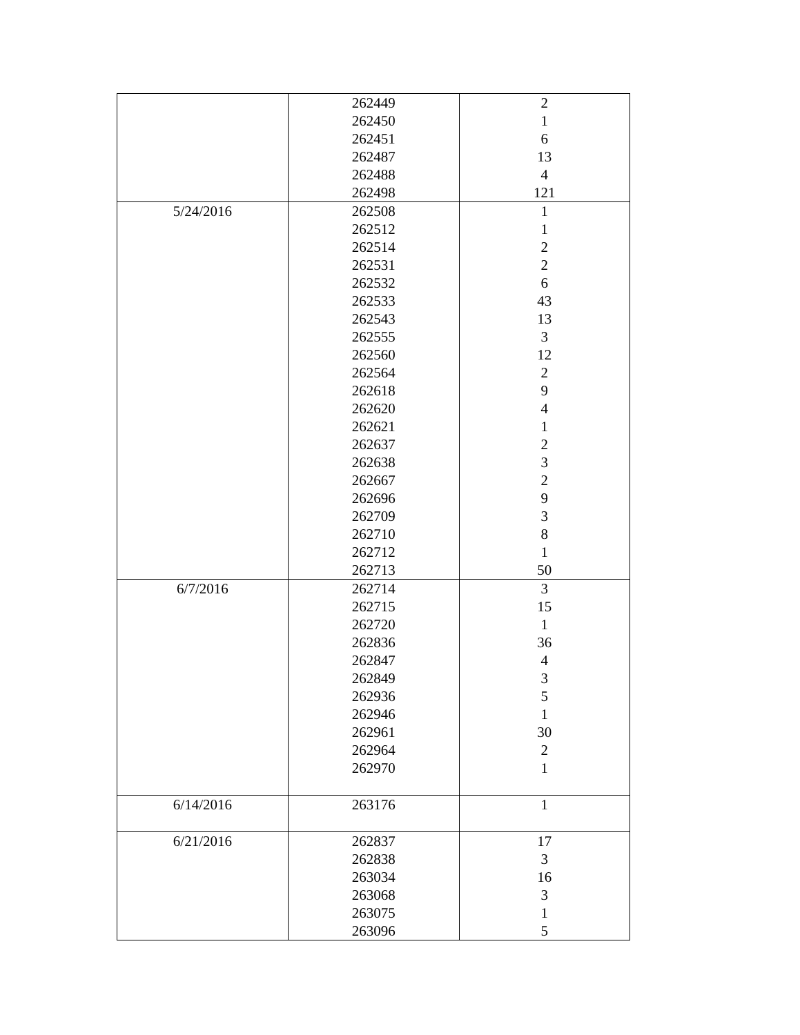| | 262449 262450 262451 262487 262488 262498 | 2 1 6 13 4 121 |
| 5/24/2016 | 262508 262512 262514 262531 262532 262533 262543 262555 262560 262564 262618 262620 262621 262637 262638 262667 262696 262709 262710 262712 262713 | 1 1 2 2 6 43 13 3 12 2 9 4 1 2 3 2 9 3 8 1 50 |
| 6/7/2016 | 262714 262715 262720 262836 262847 262849 262936 262946 262961 262964 262970 | 3 15 1 36 4 3 5 1 30 2 1 |
| 6/14/2016 | 263176 | 1 |
| 6/21/2016 | 262837 262838 263034 263068 263075 263096 | 17 3 16 3 1 5 |